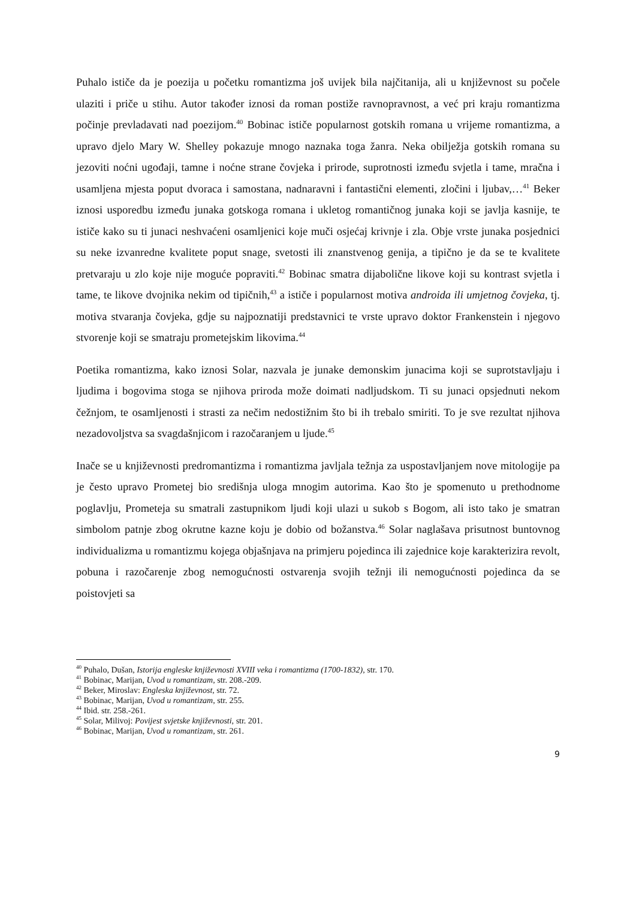Puhalo ističe da je poezija u početku romantizma još uvijek bila najčitanija, ali u književnost su počele ulaziti i priče u stihu. Autor također iznosi da roman postiže ravnopravnost, a već pri kraju romantizma počinje prevladavati nad poezijom.<sup>40</sup> Bobinac ističe popularnost gotskih romana u vrijeme romantizma, a upravo djelo Mary W. Shelley pokazuje mnogo naznaka toga žanra. Neka obilježja gotskih romana su jezoviti noćni ugođaji, tamne i noćne strane čovjeka i prirode, suprotnosti između svjetla i tame, mračna i usamljena mjesta poput dvoraca i samostana, nadnaravni i fantastični elementi, zločini i ljubav,…<sup>41</sup> Beker iznosi usporedbu između junaka gotskoga romana i ukletog romantičnog junaka koji se javlja kasnije, te ističe kako su ti junaci neshvaćeni osamljenici koje muči osjećaj krivnje i zla. Obje vrste junaka posjednici su neke izvanredne kvalitete poput snage, svetosti ili znanstvenog genija, a tipično je da se te kvalitete pretvaraju u zlo koje nije moguće popraviti.<sup>42</sup> Bobinac smatra dijabolične likove koji su kontrast svjetla i tame, te likove dvojnika nekim od tipičnih,<sup>43</sup> a ističe i popularnost motiva androida ili umjetnog čovjeka, tj. motiva stvaranja čovjeka, gdje su najpoznatiji predstavnici te vrste upravo doktor Frankenstein i njegovo stvorenje koji se smatraju prometejskim likovima.<sup>44</sup>
Poetika romantizma, kako iznosi Solar, nazvala je junake demonskim junacima koji se suprotstavljaju i ljudima i bogovima stoga se njihova priroda može doimati nadljudskom. Ti su junaci opsjednuti nekom čežnjom, te osamljenosti i strasti za nečim nedostižnim što bi ih trebalo smiriti. To je sve rezultat njihova nezadovoljstva sa svagdašnjicom i razočaranjem u ljude.<sup>45</sup>
Inače se u književnosti predromantizma i romantizma javljala težnja za uspostavljanjem nove mitologije pa je često upravo Prometej bio središnja uloga mnogim autorima. Kao što je spomenuto u prethodnome poglavlju, Prometeja su smatrali zastupnikom ljudi koji ulazi u sukob s Bogom, ali isto tako je smatran simbolom patnje zbog okrutne kazne koju je dobio od božanstva.<sup>46</sup> Solar naglašava prisutnost buntovnog individualizma u romantizmu kojega objašnjava na primjeru pojedinca ili zajednice koje karakterizira revolt, pobuna i razočarenje zbog nemogućnosti ostvarenja svojih težnji ili nemogućnosti pojedinca da se poistovjeti sa
<sup>40</sup> Puhalo, Dušan, Istorija engleske književnosti XVIII veka i romantizma (1700-1832), str. 170.
<sup>41</sup> Bobinac, Marijan, Uvod u romantizam, str. 208.-209.
<sup>42</sup> Beker, Miroslav: Engleska književnost, str. 72.
<sup>43</sup> Bobinac, Marijan, Uvod u romantizam, str. 255.
<sup>44</sup> Ibid. str. 258.-261.
<sup>45</sup> Solar, Milivoj: Povijest svjetske književnosti, str. 201.
<sup>46</sup> Bobinac, Marijan, Uvod u romantizam, str. 261.
9